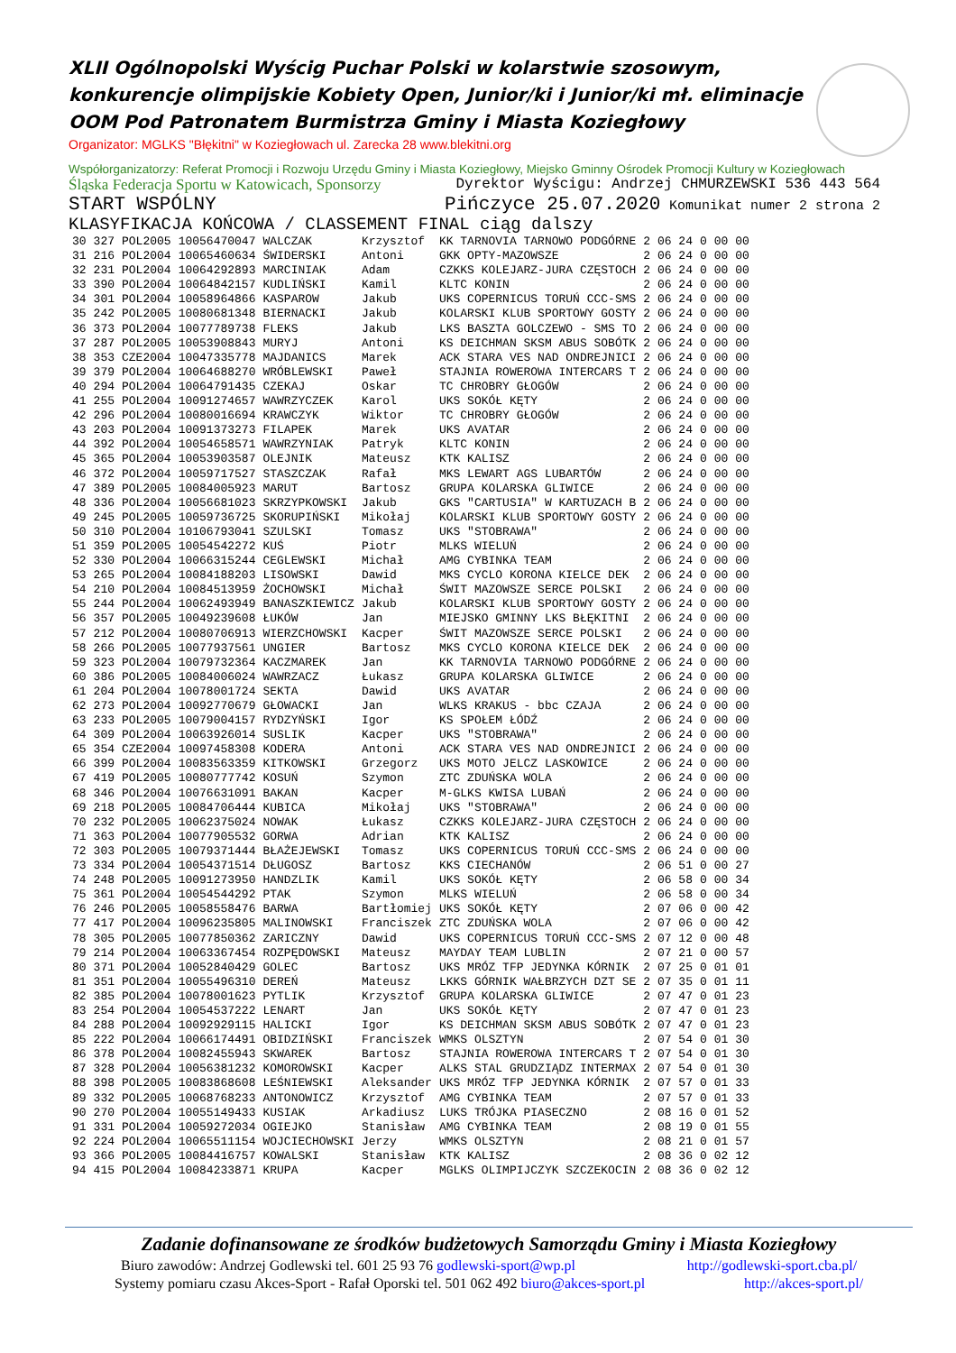XLII Ogólnopolski Wyścig Puchar Polski w kolarstwie szosowym, konkurencje olimpijskie Kobiety Open, Junior/ki i Junior/ki mł. eliminacje OOM Pod Patronatem Burmistrza Gminy i Miasta Koziegłowy
Organizator: MGLKS "Błękitni" w Koziegłowach ul. Zarecka 28 www.blekitni.org
Współorganizatorzy: Referat Promocji i Rozwoju Urzędu Gminy i Miasta Koziegłowy, Miejsko Gminny Ośrodek Promocji Kultury w Koziegłowach
Śląska Federacja Sportu w Katowicach, Sponsorzy Dyrektor Wyścigu: Andrzej CHMURZEWSKI 536 443 564
START WSPÓLNY Pińczyce 25.07.2020 Komunikat numer 2 strona 2
KLASYFIKACJA KOŃCOWA / CLASSEMENT FINAL ciąg dalszy
| 30 | 327 | POL2005 | 10056470047 | WALCZAK | Krzysztof | KK TARNOVIA TARNOWO PODGÓRNE | 2 06 24 | 0 | 00 00 |
| 31 | 216 | POL2004 | 10065460634 | ŚWIDERSKI | Antoni | GKK OPTY-MAZOWSZE | 2 06 24 | 0 | 00 00 |
| 32 | 231 | POL2004 | 10064292893 | MARCINIAK | Adam | CZKKS KOLEJARZ-JURA CZĘSTOCH | 2 06 24 | 0 | 00 00 |
| 33 | 390 | POL2004 | 10064842157 | KUDLIŃSKI | Kamil | KLTC KONIN | 2 06 24 | 0 | 00 00 |
| 34 | 301 | POL2004 | 10058964866 | KASPAROW | Jakub | UKS COPERNICUS TORUŃ CCC-SMS | 2 06 24 | 0 | 00 00 |
| 35 | 242 | POL2005 | 10080681348 | BIERNACKI | Jakub | KOLARSKI KLUB SPORTOWY GOSTY | 2 06 24 | 0 | 00 00 |
| 36 | 373 | POL2004 | 10077789738 | FLEKS | Jakub | LKS BASZTA GOLCZEWO - SMS TO | 2 06 24 | 0 | 00 00 |
| 37 | 287 | POL2005 | 10053908843 | MURYJ | Antoni | KS DEICHMAN SKSM ABUS SOBÓTK | 2 06 24 | 0 | 00 00 |
| 38 | 353 | CZE2004 | 10047335778 | MAJDANICS | Marek | ACK STARA VES NAD ONDREJNICI | 2 06 24 | 0 | 00 00 |
| 39 | 379 | POL2004 | 10064688270 | WRÓBLEWSKI | Paweł | STAJNIA ROWEROWA INTERCARS T | 2 06 24 | 0 | 00 00 |
| 40 | 294 | POL2004 | 10064791435 | CZEKAJ | Oskar | TC CHROBRY GŁOGÓW | 2 06 24 | 0 | 00 00 |
| 41 | 255 | POL2004 | 10091274657 | WAWRZYCZEK | Karol | UKS SOKÓŁ KĘTY | 2 06 24 | 0 | 00 00 |
| 42 | 296 | POL2004 | 10080016694 | KRAWCZYK | Wiktor | TC CHROBRY GŁOGÓW | 2 06 24 | 0 | 00 00 |
| 43 | 203 | POL2004 | 10091373273 | FILAPEK | Marek | UKS AVATAR | 2 06 24 | 0 | 00 00 |
| 44 | 392 | POL2004 | 10054658571 | WAWRZYNIAK | Patryk | KLTC KONIN | 2 06 24 | 0 | 00 00 |
| 45 | 365 | POL2004 | 10053903587 | OLEJNIK | Mateusz | KTK KALISZ | 2 06 24 | 0 | 00 00 |
| 46 | 372 | POL2004 | 10059717527 | STASZCZAK | Rafał | MKS LEWART AGS LUBARTÓW | 2 06 24 | 0 | 00 00 |
| 47 | 389 | POL2005 | 10084005923 | MARUT | Bartosz | GRUPA KOLARSKA GLIWICE | 2 06 24 | 0 | 00 00 |
| 48 | 336 | POL2004 | 10056681023 | SKRZYPKOWSKI | Jakub | GKS "CARTUSIA" W KARTUZACH B | 2 06 24 | 0 | 00 00 |
| 49 | 245 | POL2005 | 10059736725 | SKORUPIŃSKI | Mikołaj | KOLARSKI KLUB SPORTOWY GOSTY | 2 06 24 | 0 | 00 00 |
| 50 | 310 | POL2004 | 10106793041 | SZULSKI | Tomasz | UKS "STOBRAWA" | 2 06 24 | 0 | 00 00 |
| 51 | 359 | POL2005 | 10054542272 | KUŚ | Piotr | MLKS WIELUŃ | 2 06 24 | 0 | 00 00 |
| 52 | 330 | POL2004 | 10066315244 | CEGLEWSKI | Michał | AMG CYBINKA TEAM | 2 06 24 | 0 | 00 00 |
| 53 | 265 | POL2004 | 10084188203 | LISOWSKI | Dawid | MKS CYCLO KORONA KIELCE DEK | 2 06 24 | 0 | 00 00 |
| 54 | 210 | POL2004 | 10084513959 | ŻOCHOWSKI | Michał | ŚWIT MAZOWSZE SERCE POLSKI | 2 06 24 | 0 | 00 00 |
| 55 | 244 | POL2004 | 10062493949 | BANASZKIEWICZ | Jakub | KOLARSKI KLUB SPORTOWY GOSTY | 2 06 24 | 0 | 00 00 |
| 56 | 357 | POL2005 | 10049239608 | ŁUKÓW | Jan | MIEJSKO GMINNY LKS BŁĘKITNI | 2 06 24 | 0 | 00 00 |
| 57 | 212 | POL2004 | 10080706913 | WIERZCHOWSKI | Kacper | ŚWIT MAZOWSZE SERCE POLSKI | 2 06 24 | 0 | 00 00 |
| 58 | 266 | POL2005 | 10077937561 | UNGIER | Bartosz | MKS CYCLO KORONA KIELCE DEK | 2 06 24 | 0 | 00 00 |
| 59 | 323 | POL2004 | 10079732364 | KACZMAREK | Jan | KK TARNOVIA TARNOWO PODGÓRNE | 2 06 24 | 0 | 00 00 |
| 60 | 386 | POL2005 | 10084006024 | WAWRZACZ | Łukasz | GRUPA KOLARSKA GLIWICE | 2 06 24 | 0 | 00 00 |
| 61 | 204 | POL2004 | 10078001724 | SEKTA | Dawid | UKS AVATAR | 2 06 24 | 0 | 00 00 |
| 62 | 273 | POL2004 | 10092770679 | GŁOWACKI | Jan | WLKS KRAKUS - bbc CZAJA | 2 06 24 | 0 | 00 00 |
| 63 | 233 | POL2005 | 10079004157 | RYDZYŃSKI | Igor | KS SPOŁEM ŁÓDŹ | 2 06 24 | 0 | 00 00 |
| 64 | 309 | POL2004 | 10063926014 | SUSLIK | Kacper | UKS "STOBRAWA" | 2 06 24 | 0 | 00 00 |
| 65 | 354 | CZE2004 | 10097458308 | KODERA | Antoni | ACK STARA VES NAD ONDREJNICI | 2 06 24 | 0 | 00 00 |
| 66 | 399 | POL2004 | 10083563359 | KITKOWSKI | Grzegorz | UKS MOTO JELCZ LASKOWICE | 2 06 24 | 0 | 00 00 |
| 67 | 419 | POL2005 | 10080777742 | KOSUŃ | Szymon | ZTC ZDUŃSKA WOLA | 2 06 24 | 0 | 00 00 |
| 68 | 346 | POL2004 | 10076631091 | BAKAN | Kacper | M-GLKS KWISA LUBAŃ | 2 06 24 | 0 | 00 00 |
| 69 | 218 | POL2005 | 10084706444 | KUBICA | Mikołaj | UKS "STOBRAWA" | 2 06 24 | 0 | 00 00 |
| 70 | 232 | POL2005 | 10062375024 | NOWAK | Łukasz | CZKKS KOLEJARZ-JURA CZĘSTOCH | 2 06 24 | 0 | 00 00 |
| 71 | 363 | POL2004 | 10077905532 | GORWA | Adrian | KTK KALISZ | 2 06 24 | 0 | 00 00 |
| 72 | 303 | POL2005 | 10079371444 | BŁAŻEJEWSKI | Tomasz | UKS COPERNICUS TORUŃ CCC-SMS | 2 06 24 | 0 | 00 00 |
| 73 | 334 | POL2004 | 10054371514 | DŁUGOSZ | Bartosz | KKS CIECHANÓW | 2 06 51 | 0 | 00 27 |
| 74 | 248 | POL2005 | 10091273950 | HANDZLIK | Kamil | UKS SOKÓŁ KĘTY | 2 06 58 | 0 | 00 34 |
| 75 | 361 | POL2004 | 10054544292 | PTAK | Szymon | MLKS WIELUŃ | 2 06 58 | 0 | 00 34 |
| 76 | 246 | POL2005 | 10058558476 | BARWA | Bartłomiej | UKS SOKÓŁ KĘTY | 2 07 06 | 0 | 00 42 |
| 77 | 417 | POL2004 | 10096235805 | MALINOWSKI | Franciszek | ZTC ZDUŃSKA WOLA | 2 07 06 | 0 | 00 42 |
| 78 | 305 | POL2005 | 10077850362 | ZARICZNY | Dawid | UKS COPERNICUS TORUŃ CCC-SMS | 2 07 12 | 0 | 00 48 |
| 79 | 214 | POL2004 | 10063367454 | ROZPĘDOWSKI | Mateusz | MAYDAY TEAM LUBLIN | 2 07 21 | 0 | 00 57 |
| 80 | 371 | POL2004 | 10052840429 | GOLEC | Bartosz | UKS MRÓZ TFP JEDYNKA KÓRNIK | 2 07 25 | 0 | 01 01 |
| 81 | 351 | POL2004 | 10055496310 | DEREŃ | Mateusz | LKKS GÓRNIK WAŁBRZYCH DZT SE | 2 07 35 | 0 | 01 11 |
| 82 | 385 | POL2004 | 10078001623 | PYTLIK | Krzysztof | GRUPA KOLARSKA GLIWICE | 2 07 47 | 0 | 01 23 |
| 83 | 254 | POL2004 | 10054537222 | LENART | Jan | UKS SOKÓŁ KĘTY | 2 07 47 | 0 | 01 23 |
| 84 | 288 | POL2004 | 10092929115 | HALICKI | Igor | KS DEICHMAN SKSM ABUS SOBÓTK | 2 07 47 | 0 | 01 23 |
| 85 | 222 | POL2004 | 10066174491 | OBIDZIŃSKI | Franciszek | WMKS OLSZTYN | 2 07 54 | 0 | 01 30 |
| 86 | 378 | POL2004 | 10082455943 | SKWAREK | Bartosz | STAJNIA ROWEROWA INTERCARS T | 2 07 54 | 0 | 01 30 |
| 87 | 328 | POL2004 | 10056381232 | KOMOROWSKI | Kacper | ALKS STAL GRUDZIĄDZ INTERMAX | 2 07 54 | 0 | 01 30 |
| 88 | 398 | POL2005 | 10083868608 | LEŚNIEWSKI | Aleksander | UKS MRÓZ TFP JEDYNKA KÓRNIK | 2 07 57 | 0 | 01 33 |
| 89 | 332 | POL2005 | 10068768233 | ANTONOWICZ | Krzysztof | AMG CYBINKA TEAM | 2 07 57 | 0 | 01 33 |
| 90 | 270 | POL2004 | 10055149433 | KUSIAK | Arkadiusz | LUKS TRÓJKA PIASECZNO | 2 08 16 | 0 | 01 52 |
| 91 | 331 | POL2004 | 10059272034 | OGIEJKO | Stanisław | AMG CYBINKA TEAM | 2 08 19 | 0 | 01 55 |
| 92 | 224 | POL2004 | 10065511154 | WOJCIECHOWSKI | Jerzy | WMKS OLSZTYN | 2 08 21 | 0 | 01 57 |
| 93 | 366 | POL2005 | 10084416757 | KOWALSKI | Stanisław | KTK KALISZ | 2 08 36 | 0 | 02 12 |
| 94 | 415 | POL2004 | 10084233871 | KRUPA | Kacper | MGLKS OLIMPIJCZYK SZCZEKOCIN | 2 08 36 | 0 | 02 12 |
Zadanie dofinansowane ze środków budżetowych Samorządu Gminy i Miasta Koziegłowy
Biuro zawodów: Andrzej Godlewski tel. 601 25 93 76 godlewski-sport@wp.pl http://godlewski-sport.cba.pl/
Systemy pomiaru czasu Akces-Sport - Rafał Oporski tel. 501 062 492 biuro@akces-sport.pl http://akces-sport.pl/